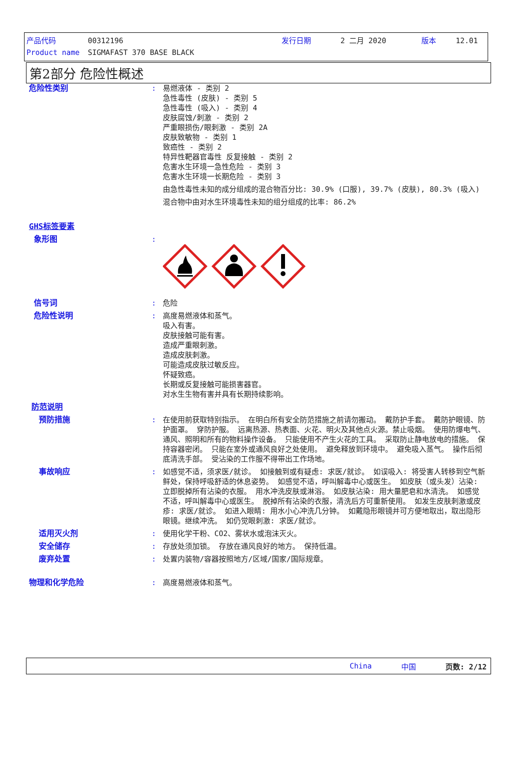产品代码 00312196 发行日期 2 二月 2020 版本 12.01
Product name SIGMAFAST 370 BASE BLACK
第2部分 危险性概述
危险性类别 : 易燃液体 - 类别 2
急性毒性 (皮肤) - 类别 5
急性毒性 (吸入) - 类别 4
皮肤腐蚀/刺激 - 类别 2
严重眼损伤/眼刺激 - 类别 2A
皮肤致敏物 - 类别 1
致癌性 - 类别 2
特异性靶器官毒性 反复接触 - 类别 2
危害水生环境一急性危险 - 类别 3
危害水生环境一长期危险 - 类别 3
由急性毒性未知的成分组成的混合物百分比: 30.9% (口服), 39.7% (皮肤), 80.3% (吸入)
混合物中由对水生环境毒性未知的组分组成的比率: 86.2%
GHS标签要素
象形图 :
信号词 : 危险
危险性说明 : 高度易燃液体和蒸气。
吸入有害。
皮肤接触可能有害。
造成严重眼刺激。
造成皮肤刺激。
可能造成皮肤过敏反应。
怀疑致癌。
长期或反复接触可能损害器官。
对水生生物有害并具有长期持续影响。
防范说明
预防措施 : 在使用前获取特别指示。 在明白所有安全防范措施之前请勿搬动。 戴防护手套。 戴防护眼镜、防护面罩。 穿防护服。 远离热源、热表面、火花、明火及其他点火源。禁止吸烟。 使用防爆电气、通风、照明和所有的物料操作设备。 只能使用不产生火花的工具。 采取防止静电放电的措施。 保持容器密闭。 只能在室外或通风良好之处使用。 避免释放到环境中。 避免吸入蒸气。 操作后彻底清洗手部。 受沾染的工作服不得带出工作场地。
事故响应 : 如感觉不适，须求医/就诊。 如接触到或有疑虑: 求医/就诊。 如误吸入: 将受害人转移到空气新鲜处，保持呼吸舒适的休息姿势。 如感觉不适，呼叫解毒中心或医生。 如皮肤（或头发）沾染: 立即脱掉所有沾染的衣服。 用水冲洗皮肤或淋浴。 如皮肤沾染: 用大量肥皂和水清洗。 如感觉不适，呼叫解毒中心或医生。 脱掉所有沾染的衣服，清洗后方可重新使用。 如发生皮肤刺激或皮疹: 求医/就诊。 如进入眼睛: 用水小心冲洗几分钟。 如戴隐形眼镜并可方便地取出，取出隐形眼镜。继续冲洗。 如仍觉眼刺激: 求医/就诊。
适用灭火剂 : 使用化学干粉、CO2、雾状水或泡沫灭火。
安全储存 : 存放处须加锁。 存放在通风良好的地方。 保持低温。
废弃处置 : 处置内装物/容器按照地方/区域/国家/国际规章。
物理和化学危险 : 高度易燃液体和蒸气。
China 中国 页数: 2/12